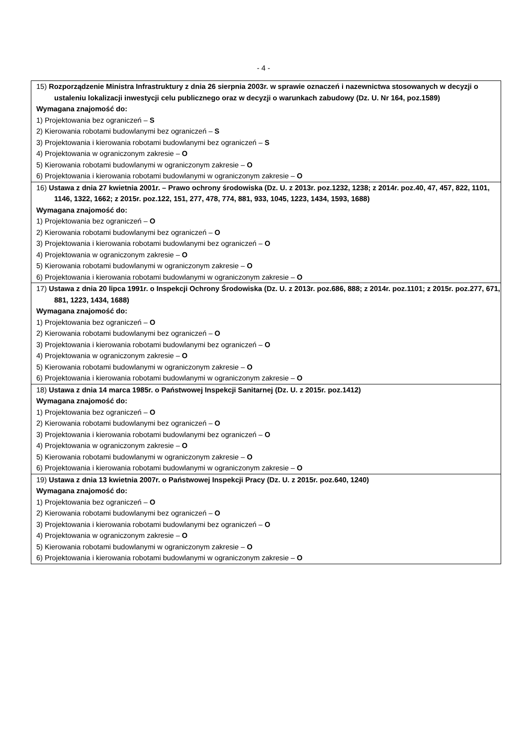- 4 -
| 15) Rozporządzenie Ministra Infrastruktury z dnia 26 sierpnia 2003r. w sprawie oznaczeń i nazewnictwa stosowanych w decyzji o ustaleniu lokalizacji inwestycji celu publicznego oraz w decyzji o warunkach zabudowy (Dz. U. Nr 164, poz.1589) Wymagana znajomość do: 1) Projektowania bez ograniczeń – S 2) Kierowania robotami budowlanymi bez ograniczeń – S 3) Projektowania i kierowania robotami budowlanymi bez ograniczeń – S 4) Projektowania w ograniczonym zakresie – O 5) Kierowania robotami budowlanymi w ograniczonym zakresie – O 6) Projektowania i kierowania robotami budowlanymi w ograniczonym zakresie – O |
| 16) Ustawa z dnia 27 kwietnia 2001r. – Prawo ochrony środowiska (Dz. U. z 2013r. poz.1232, 1238; z 2014r. poz.40, 47, 457, 822, 1101, 1146, 1322, 1662; z 2015r. poz.122, 151, 277, 478, 774, 881, 933, 1045, 1223, 1434, 1593, 1688) Wymagana znajomość do: 1) Projektowania bez ograniczeń – O 2) Kierowania robotami budowlanymi bez ograniczeń – O 3) Projektowania i kierowania robotami budowlanymi bez ograniczeń – O 4) Projektowania w ograniczonym zakresie – O 5) Kierowania robotami budowlanymi w ograniczonym zakresie – O 6) Projektowania i kierowania robotami budowlanymi w ograniczonym zakresie – O |
| 17) Ustawa z dnia 20 lipca 1991r. o Inspekcji Ochrony Środowiska (Dz. U. z 2013r. poz.686, 888; z 2014r. poz.1101; z 2015r. poz.277, 671, 881, 1223, 1434, 1688) Wymagana znajomość do: 1) Projektowania bez ograniczeń – O 2) Kierowania robotami budowlanymi bez ograniczeń – O 3) Projektowania i kierowania robotami budowlanymi bez ograniczeń – O 4) Projektowania w ograniczonym zakresie – O 5) Kierowania robotami budowlanymi w ograniczonym zakresie – O 6) Projektowania i kierowania robotami budowlanymi w ograniczonym zakresie – O |
| 18) Ustawa z dnia 14 marca 1985r. o Państwowej Inspekcji Sanitarnej (Dz. U. z 2015r. poz.1412) Wymagana znajomość do: 1) Projektowania bez ograniczeń – O 2) Kierowania robotami budowlanymi bez ograniczeń – O 3) Projektowania i kierowania robotami budowlanymi bez ograniczeń – O 4) Projektowania w ograniczonym zakresie – O 5) Kierowania robotami budowlanymi w ograniczonym zakresie – O 6) Projektowania i kierowania robotami budowlanymi w ograniczonym zakresie – O |
| 19) Ustawa z dnia 13 kwietnia 2007r. o Państwowej Inspekcji Pracy (Dz. U. z 2015r. poz.640, 1240) Wymagana znajomość do: 1) Projektowania bez ograniczeń – O 2) Kierowania robotami budowlanymi bez ograniczeń – O 3) Projektowania i kierowania robotami budowlanymi bez ograniczeń – O 4) Projektowania w ograniczonym zakresie – O 5) Kierowania robotami budowlanymi w ograniczonym zakresie – O 6) Projektowania i kierowania robotami budowlanymi w ograniczonym zakresie – O |